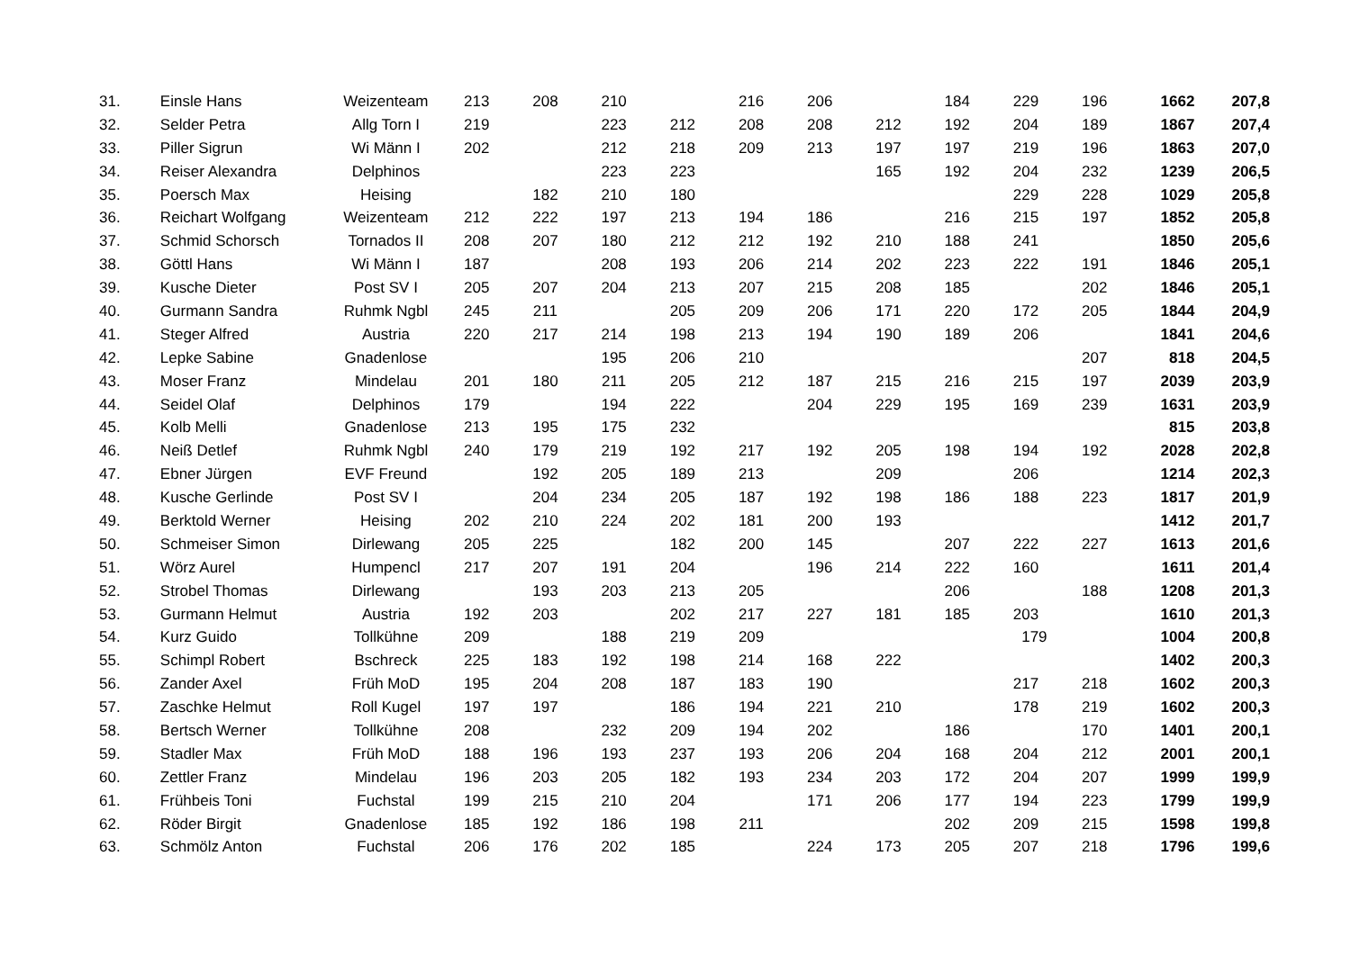| 31. | Einsle Hans | Weizenteam | 213 | 208 | 210 | | 216 | 206 | | 184 | 229 | 196 | 1662 | 207,8 |
| 32. | Selder Petra | Allg Torn I | 219 | | 223 | 212 | 208 | 208 | 212 | 192 | 204 | 189 | 1867 | 207,4 |
| 33. | Piller Sigrun | Wi Männ I | 202 | | 212 | 218 | 209 | 213 | 197 | 197 | 219 | 196 | 1863 | 207,0 |
| 34. | Reiser Alexandra | Delphinos | | | 223 | 223 | | | 165 | 192 | 204 | 232 | 1239 | 206,5 |
| 35. | Poersch Max | Heising | | 182 | 210 | 180 | | | | | 229 | 228 | 1029 | 205,8 |
| 36. | Reichart Wolfgang | Weizenteam | 212 | 222 | 197 | 213 | 194 | 186 | | 216 | 215 | 197 | 1852 | 205,8 |
| 37. | Schmid Schorsch | Tornados II | 208 | 207 | 180 | 212 | 212 | 192 | 210 | 188 | 241 | | 1850 | 205,6 |
| 38. | Göttl Hans | Wi Männ I | 187 | | 208 | 193 | 206 | 214 | 202 | 223 | 222 | 191 | 1846 | 205,1 |
| 39. | Kusche Dieter | Post SV I | 205 | 207 | 204 | 213 | 207 | 215 | 208 | 185 | | 202 | 1846 | 205,1 |
| 40. | Gurmann Sandra | Ruhmk Ngbl | 245 | 211 | | 205 | 209 | 206 | 171 | 220 | 172 | 205 | 1844 | 204,9 |
| 41. | Steger Alfred | Austria | 220 | 217 | 214 | 198 | 213 | 194 | 190 | 189 | 206 | | 1841 | 204,6 |
| 42. | Lepke Sabine | Gnadenlose | | | 195 | 206 | 210 | | | | | 207 | 818 | 204,5 |
| 43. | Moser Franz | Mindelau | 201 | 180 | 211 | 205 | 212 | 187 | 215 | 216 | 215 | 197 | 2039 | 203,9 |
| 44. | Seidel Olaf | Delphinos | 179 | | 194 | 222 | | 204 | 229 | 195 | 169 | 239 | 1631 | 203,9 |
| 45. | Kolb Melli | Gnadenlose | 213 | 195 | 175 | 232 | | | | | | | 815 | 203,8 |
| 46. | Neiß Detlef | Ruhmk Ngbl | 240 | 179 | 219 | 192 | 217 | 192 | 205 | 198 | 194 | 192 | 2028 | 202,8 |
| 47. | Ebner Jürgen | EVF Freund | | 192 | 205 | 189 | 213 | | 209 | | 206 | | 1214 | 202,3 |
| 48. | Kusche Gerlinde | Post SV I | | 204 | 234 | 205 | 187 | 192 | 198 | 186 | 188 | 223 | 1817 | 201,9 |
| 49. | Berktold Werner | Heising | 202 | 210 | 224 | 202 | 181 | 200 | 193 | | | | 1412 | 201,7 |
| 50. | Schmeiser Simon | Dirlewang | 205 | 225 | | 182 | 200 | 145 | | 207 | 222 | 227 | 1613 | 201,6 |
| 51. | Wörz Aurel | Humpencl | 217 | 207 | 191 | 204 | | 196 | 214 | 222 | 160 | | 1611 | 201,4 |
| 52. | Strobel Thomas | Dirlewang | | 193 | 203 | 213 | 205 | | | 206 | | 188 | 1208 | 201,3 |
| 53. | Gurmann Helmut | Austria | 192 | 203 | | 202 | 217 | 227 | 181 | 185 | 203 | | 1610 | 201,3 |
| 54. | Kurz Guido | Tollkühne | 209 | | 188 | 219 | 209 | | | | 179 | | 1004 | 200,8 |
| 55. | Schimpl Robert | Bschreck | 225 | 183 | 192 | 198 | 214 | 168 | 222 | | | | 1402 | 200,3 |
| 56. | Zander Axel | Früh MoD | 195 | 204 | 208 | 187 | 183 | 190 | | | 217 | 218 | 1602 | 200,3 |
| 57. | Zaschke Helmut | Roll Kugel | 197 | 197 | | 186 | 194 | 221 | 210 | | 178 | 219 | 1602 | 200,3 |
| 58. | Bertsch Werner | Tollkühne | 208 | | 232 | 209 | 194 | 202 | | 186 | | 170 | 1401 | 200,1 |
| 59. | Stadler Max | Früh MoD | 188 | 196 | 193 | 237 | 193 | 206 | 204 | 168 | 204 | 212 | 2001 | 200,1 |
| 60. | Zettler Franz | Mindelau | 196 | 203 | 205 | 182 | 193 | 234 | 203 | 172 | 204 | 207 | 1999 | 199,9 |
| 61. | Frühbeis Toni | Fuchstal | 199 | 215 | 210 | 204 | | 171 | 206 | 177 | 194 | 223 | 1799 | 199,9 |
| 62. | Röder Birgit | Gnadenlose | 185 | 192 | 186 | 198 | 211 | | | 202 | 209 | 215 | 1598 | 199,8 |
| 63. | Schmölz Anton | Fuchstal | 206 | 176 | 202 | 185 | | 224 | 173 | 205 | 207 | 218 | 1796 | 199,6 |